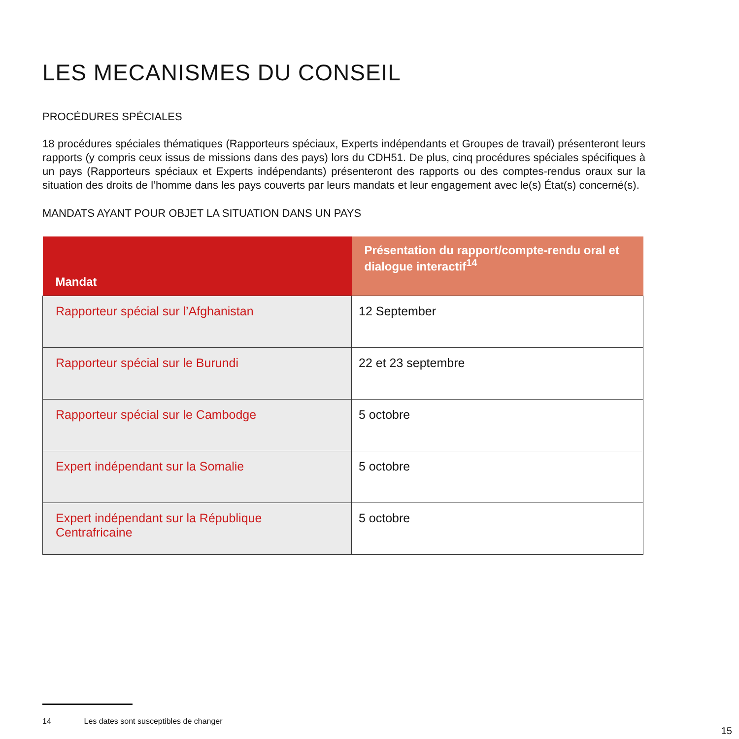LES MECANISMES DU CONSEIL
PROCÉDURES SPÉCIALES
18 procédures spéciales thématiques (Rapporteurs spéciaux, Experts indépendants et Groupes de travail) présenteront leurs rapports (y compris ceux issus de missions dans des pays) lors du CDH51. De plus, cinq procédures spéciales spécifiques à un pays (Rapporteurs spéciaux et Experts indépendants) présenteront des rapports ou des comptes-rendus oraux sur la situation des droits de l’homme dans les pays couverts par leurs mandats et leur engagement avec le(s) État(s) concerné(s).
MANDATS AYANT POUR OBJET LA SITUATION DANS UN PAYS
| Mandat | Présentation du rapport/compte-rendu oral et dialogue interactif<sup>14</sup> |
| --- | --- |
| Rapporteur spécial sur l’Afghanistan | 12 September |
| Rapporteur spécial sur le Burundi | 22 et 23 septembre |
| Rapporteur spécial sur le Cambodge | 5 octobre |
| Expert indépendant sur la Somalie | 5 octobre |
| Expert indépendant sur la République Centrafricaine | 5 octobre |
14 Les dates sont susceptibles de changer
15